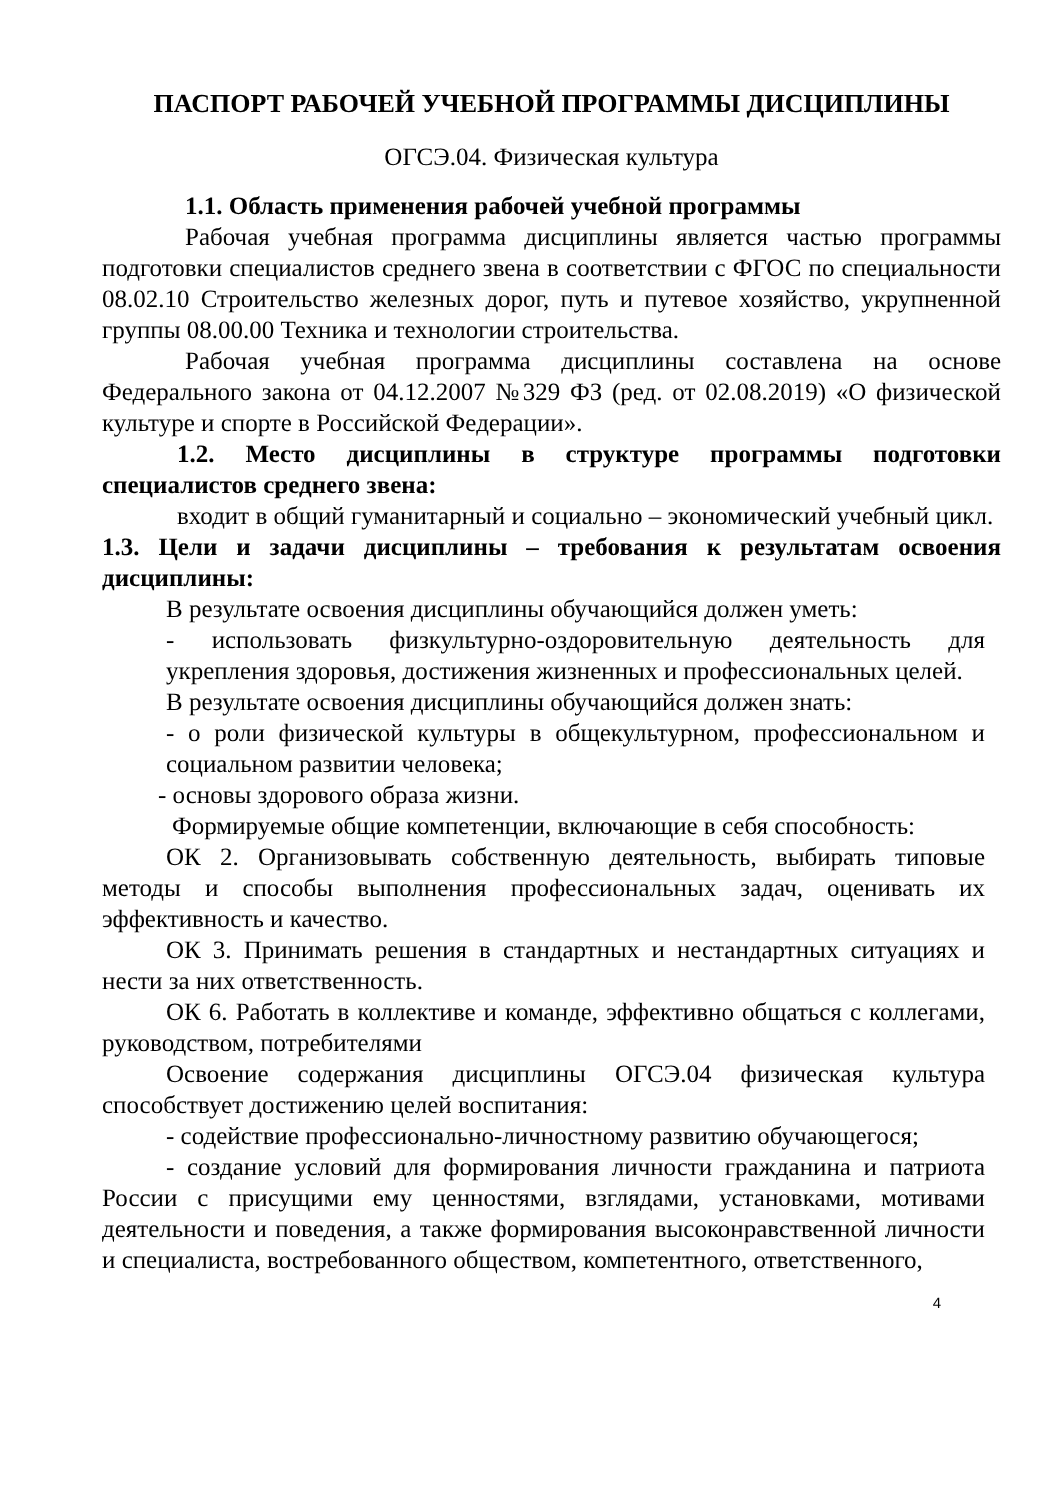ПАСПОРТ РАБОЧЕЙ УЧЕБНОЙ ПРОГРАММЫ ДИСЦИПЛИНЫ
ОГСЭ.04. Физическая культура
1.1. Область применения рабочей учебной программы
Рабочая учебная программа дисциплины является частью программы подготовки специалистов среднего звена в соответствии с ФГОС по специальности 08.02.10 Строительство железных дорог, путь и путевое хозяйство, укрупненной группы 08.00.00 Техника и технологии строительства.
Рабочая учебная программа дисциплины составлена на основе Федерального закона от 04.12.2007 №329 ФЗ (ред. от 02.08.2019) «О физической культуре и спорте в Российской Федерации».
1.2. Место дисциплины в структуре программы подготовки специалистов среднего звена:
входит в общий гуманитарный и социально – экономический учебный цикл.
1.3. Цели и задачи дисциплины – требования к результатам освоения дисциплины:
В результате освоения дисциплины обучающийся должен уметь:
- использовать физкультурно-оздоровительную деятельность для укрепления здоровья, достижения жизненных и профессиональных целей.
В результате освоения дисциплины обучающийся должен знать:
- о роли физической культуры в общекультурном, профессиональном и социальном развитии человека;
- основы здорового образа жизни.
Формируемые общие компетенции, включающие в себя способность:
ОК 2. Организовывать собственную деятельность, выбирать типовые методы и способы выполнения профессиональных задач, оценивать их эффективность и качество.
ОК 3. Принимать решения в стандартных и нестандартных ситуациях и нести за них ответственность.
ОК 6. Работать в коллективе и команде, эффективно общаться с коллегами, руководством, потребителями
Освоение содержания дисциплины ОГСЭ.04 физическая культура способствует достижению целей воспитания:
- содействие профессионально-личностному развитию обучающегося;
- создание условий для формирования личности гражданина и патриота России с присущими ему ценностями, взглядами, установками, мотивами деятельности и поведения, а также формирования высоконравственной личности и специалиста, востребованного обществом, компетентного, ответственного,
4